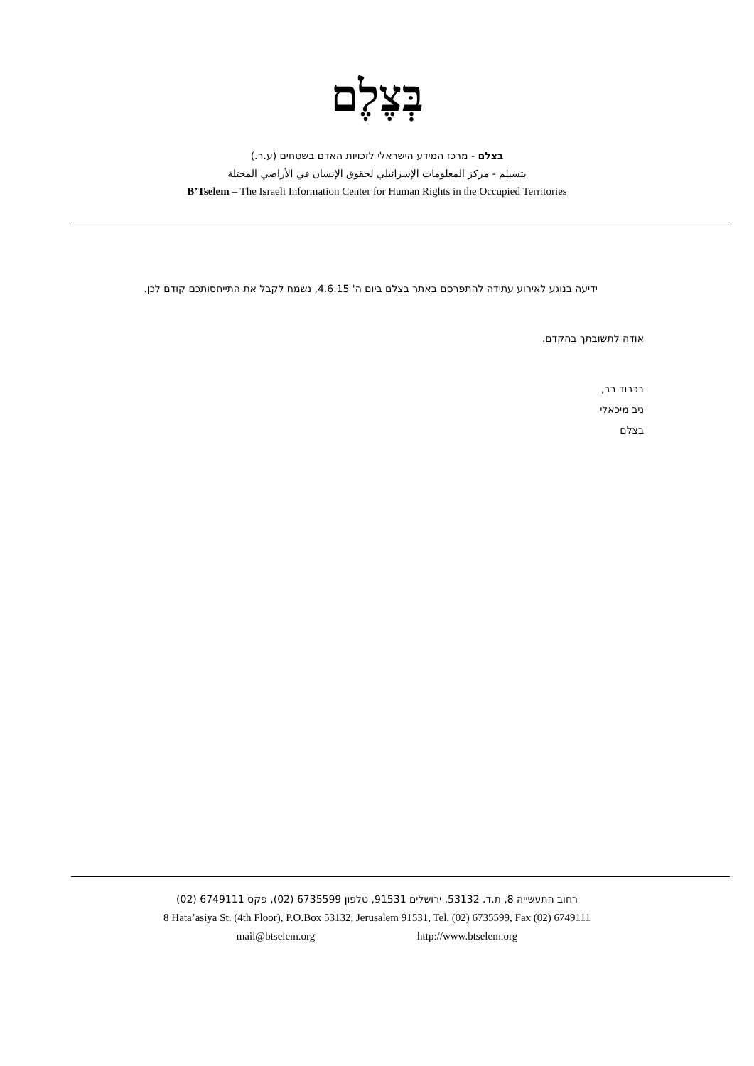בְּצֶלֶם
בצלם - מרכז המידע הישראלי לזכויות האדם בשטחים (ע.ר.)
بتسيلم - مركز المعلومات الإسرائيلي لحقوق الإنسان في الأراضي المحتلة
B’Tselem – The Israeli Information Center for Human Rights in the Occupied Territories
ידיעה בנוגע לאירוע עתידה להתפרסם באתר בצלם ביום ה' 4.6.15, נשמח לקבל את התייחסותכם קודם לכן.
אודה לתשובתך בהקדם.
בכבוד רב,
ניב מיכאלי
בצלם
רחוב התעשייה 8, ת.ד. 53132, ירושלים 91531, טלפון 6735599 (02), פקס 6749111 (02)
8 Hata’asiya St. (4th Floor), P.O.Box 53132, Jerusalem 91531, Tel. (02) 6735599, Fax (02) 6749111
mail@btselem.org http://www.btselem.org